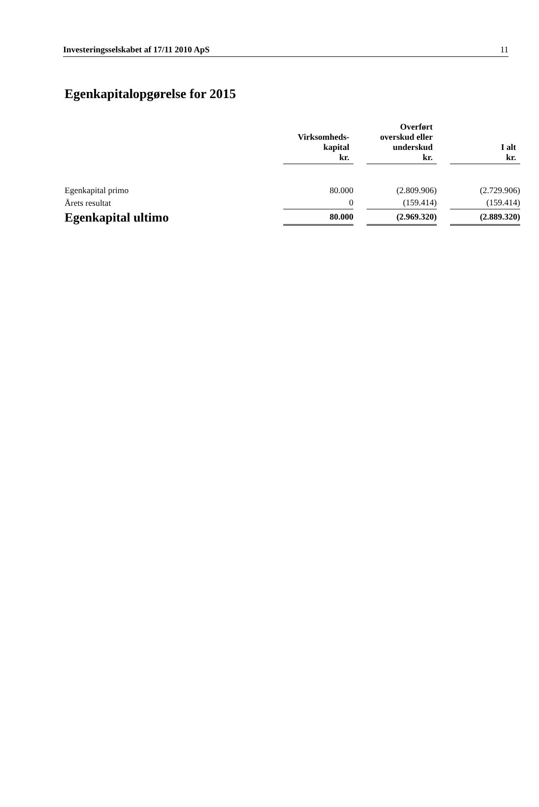Investeringsselskabet af 17/11 2010 ApS 11
Egenkapitalopgørelse for 2015
| | Virksomheds- kapital kr. | | Overført overskud eller underskud kr. | | I alt kr. |
| --- | --- | --- | --- | --- | --- |
| Egenkapital primo | 80.000 | | (2.809.906) | | (2.729.906) |
| Årets resultat | 0 | | (159.414) | | (159.414) |
| Egenkapital ultimo | 80.000 | | (2.969.320) | | (2.889.320) |